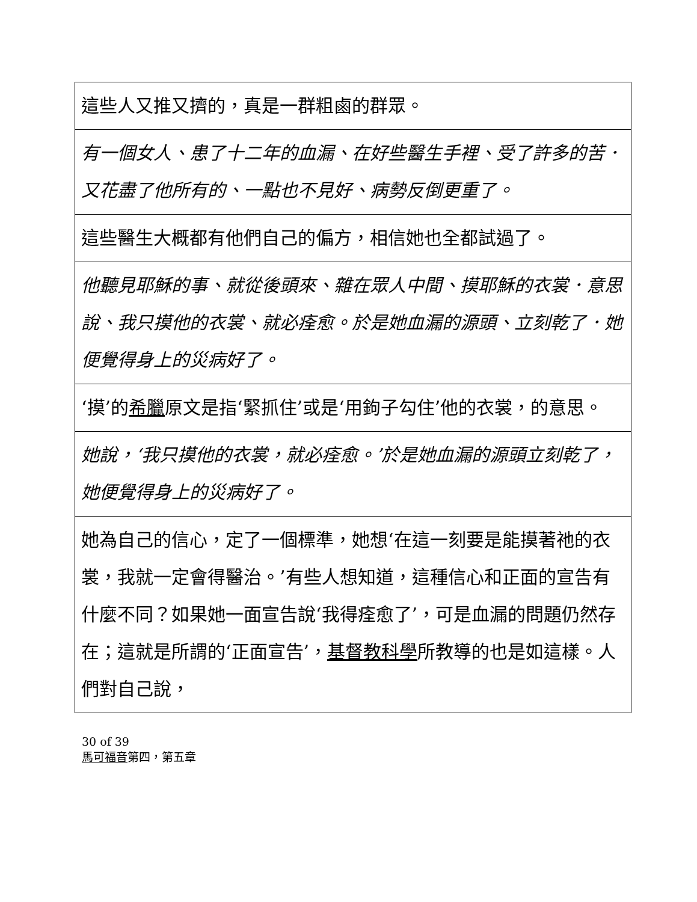| 這些人又推又擠的，真是一群粗鹵的群眾。 |
| 有一個女人、患了十二年的血漏、在好些醫生手裡、受了許多的苦．又花盡了他所有的、一點也不見好、病勢反倒更重了。 |
| 這些醫生大概都有他們自己的偏方，相信她也全都試過了。 |
| 他聽見耶穌的事、就從後頭來、雜在眾人中間、摸耶穌的衣裳．意思說、我只摸他的衣裳、就必痊愈。於是她血漏的源頭、立刻乾了．她便覺得身上的災病好了。 |
| ‘摸’的 希臘 原文是指‘緊抓住’或是‘用鉤子勾住’他的衣裳，的意思。 |
| 她說，‘我只摸他的衣裳，就必痊愈。’於是她血漏的源頭立刻乾了，她便覺得身上的災病好了。 |
| 她為自己的信心，定了一個標準，她想‘在這一刻要是能摸著祂的衣裳，我就一定會得醫治。’有些人想知道，這種信心和正面的宣告有什麼不同？如果她一面宣告說‘我得痊愈了’，可是血漏的問題仍然存在；這就是所謂的‘正面宣告’， 基督教科學 所教導的也是如這樣。人們對自己說， |
30 of 39
馬可福音第四，第五章